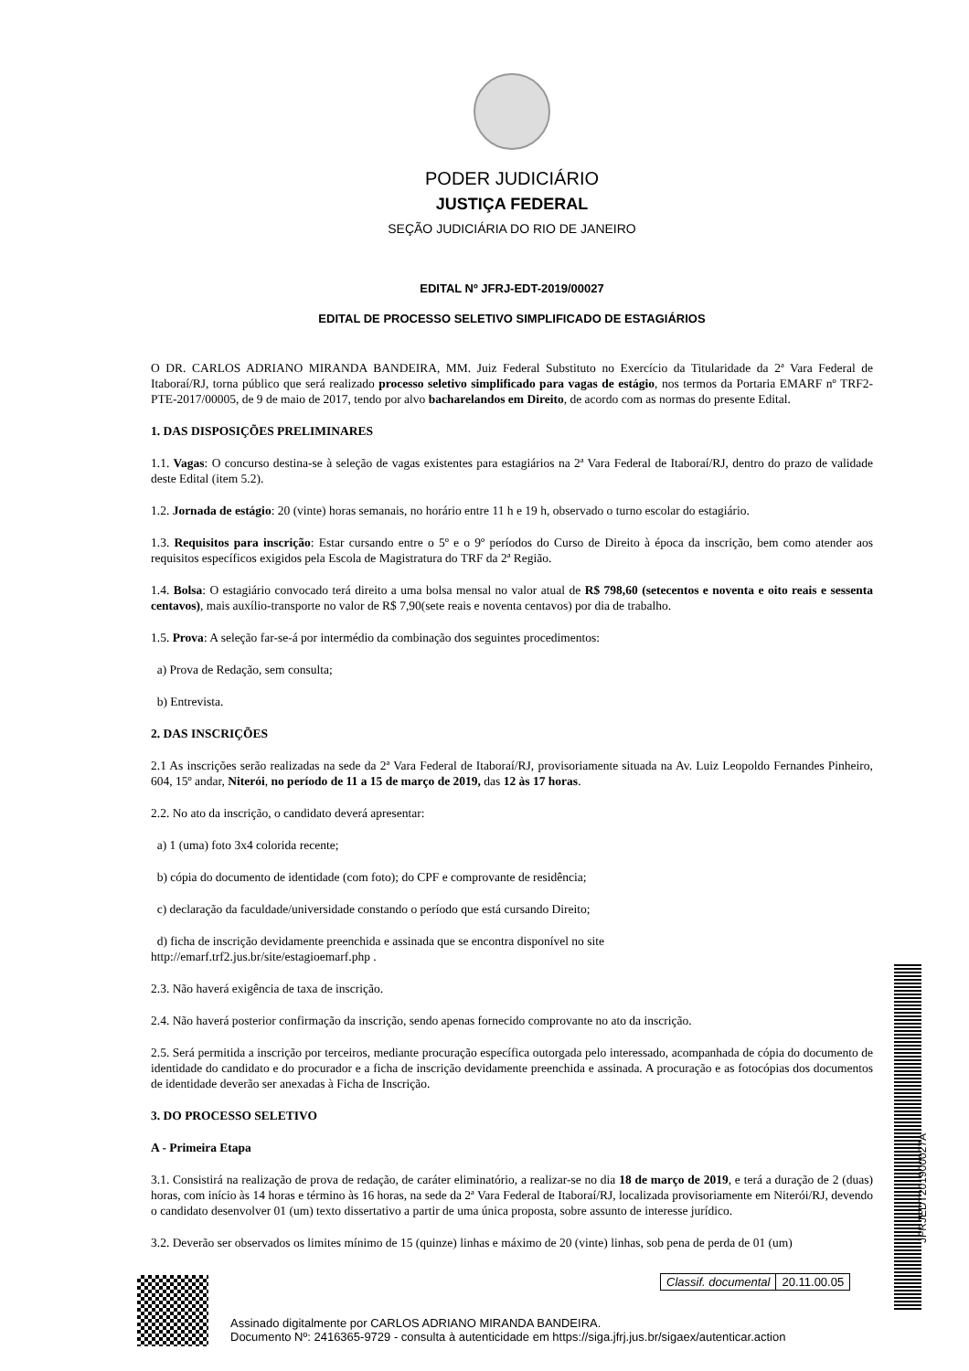PODER JUDICIÁRIO
JUSTIÇA FEDERAL
SEÇÃO JUDICIÁRIA DO RIO DE JANEIRO
EDITAL Nº JFRJ-EDT-2019/00027
EDITAL DE PROCESSO SELETIVO SIMPLIFICADO DE ESTAGIÁRIOS
O DR. CARLOS ADRIANO MIRANDA BANDEIRA, MM. Juiz Federal Substituto no Exercício da Titularidade da 2ª Vara Federal de Itaboraí/RJ, torna público que será realizado processo seletivo simplificado para vagas de estágio, nos termos da Portaria EMARF nº TRF2-PTE-2017/00005, de 9 de maio de 2017, tendo por alvo bacharelandos em Direito, de acordo com as normas do presente Edital.
1. DAS DISPOSIÇÕES PRELIMINARES
1.1. Vagas: O concurso destina-se à seleção de vagas existentes para estagiários na 2ª Vara Federal de Itaboraí/RJ, dentro do prazo de validade deste Edital (item 5.2).
1.2. Jornada de estágio: 20 (vinte) horas semanais, no horário entre 11 h e 19 h, observado o turno escolar do estagiário.
1.3. Requisitos para inscrição: Estar cursando entre o 5º e o 9º períodos do Curso de Direito à época da inscrição, bem como atender aos requisitos específicos exigidos pela Escola de Magistratura do TRF da 2ª Região.
1.4. Bolsa: O estagiário convocado terá direito a uma bolsa mensal no valor atual de R$ 798,60 (setecentos e noventa e oito reais e sessenta centavos), mais auxílio-transporte no valor de R$ 7,90(sete reais e noventa centavos) por dia de trabalho.
1.5. Prova: A seleção far-se-á por intermédio da combinação dos seguintes procedimentos:
a) Prova de Redação, sem consulta;
b) Entrevista.
2. DAS INSCRIÇÕES
2.1 As inscrições serão realizadas na sede da 2ª Vara Federal de Itaboraí/RJ, provisoriamente situada na Av. Luiz Leopoldo Fernandes Pinheiro, 604, 15º andar, Niterói, no período de 11 a 15 de março de 2019, das 12 às 17 horas.
2.2. No ato da inscrição, o candidato deverá apresentar:
a) 1 (uma) foto 3x4 colorida recente;
b) cópia do documento de identidade (com foto); do CPF e comprovante de residência;
c) declaração da faculdade/universidade constando o período que está cursando Direito;
d) ficha de inscrição devidamente preenchida e assinada que se encontra disponível no site
http://emarf.trf2.jus.br/site/estagioemarf.php .
2.3. Não haverá exigência de taxa de inscrição.
2.4. Não haverá posterior confirmação da inscrição, sendo apenas fornecido comprovante no ato da inscrição.
2.5. Será permitida a inscrição por terceiros, mediante procuração específica outorgada pelo interessado, acompanhada de cópia do documento de identidade do candidato e do procurador e a ficha de inscrição devidamente preenchida e assinada. A procuração e as fotocópias dos documentos de identidade deverão ser anexadas à Ficha de Inscrição.
3. DO PROCESSO SELETIVO
A - Primeira Etapa
3.1. Consistirá na realização de prova de redação, de caráter eliminatório, a realizar-se no dia 18 de março de 2019, e terá a duração de 2 (duas) horas, com início às 14 horas e término às 16 horas, na sede da 2ª Vara Federal de Itaboraí/RJ, localizada provisoriamente em Niterói/RJ, devendo o candidato desenvolver 01 (um) texto dissertativo a partir de uma única proposta, sobre assunto de interesse jurídico.
3.2. Deverão ser observados os limites mínimo de 15 (quinze) linhas e máximo de 20 (vinte) linhas, sob pena de perda de 01 (um)
JFRJEDT201900027A
Classif. documental 20.11.00.05
Assinado digitalmente por CARLOS ADRIANO MIRANDA BANDEIRA.
Documento Nº: 2416365-9729 - consulta à autenticidade em https://siga.jfrj.jus.br/sigaex/autenticar.action